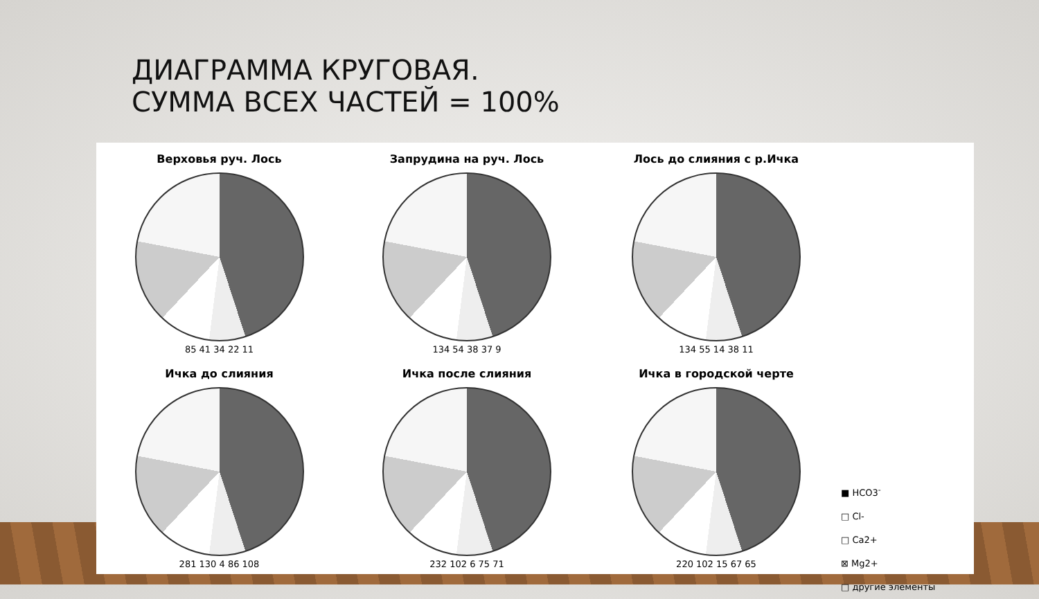ДИАГРАММА КРУГОВАЯ.
СУММА ВСЕХ ЧАСТЕЙ = 100%
Верховья руч. Лось
85 41 34 22 11
Запрудина на руч. Лось
134 54 38 37 9
Лось до слияния с р.Ичка
134 55 14 38 11
Ичка до слияния
281 130 4 86 108
Ичка после слияния
232 102 6 75 71
Ичка в городской черте
220 102 15 67 65
■ HCO3<sup>-</sup>
□ Cl-
□ Ca2+
⊠ Mg2+
□ другие элементы